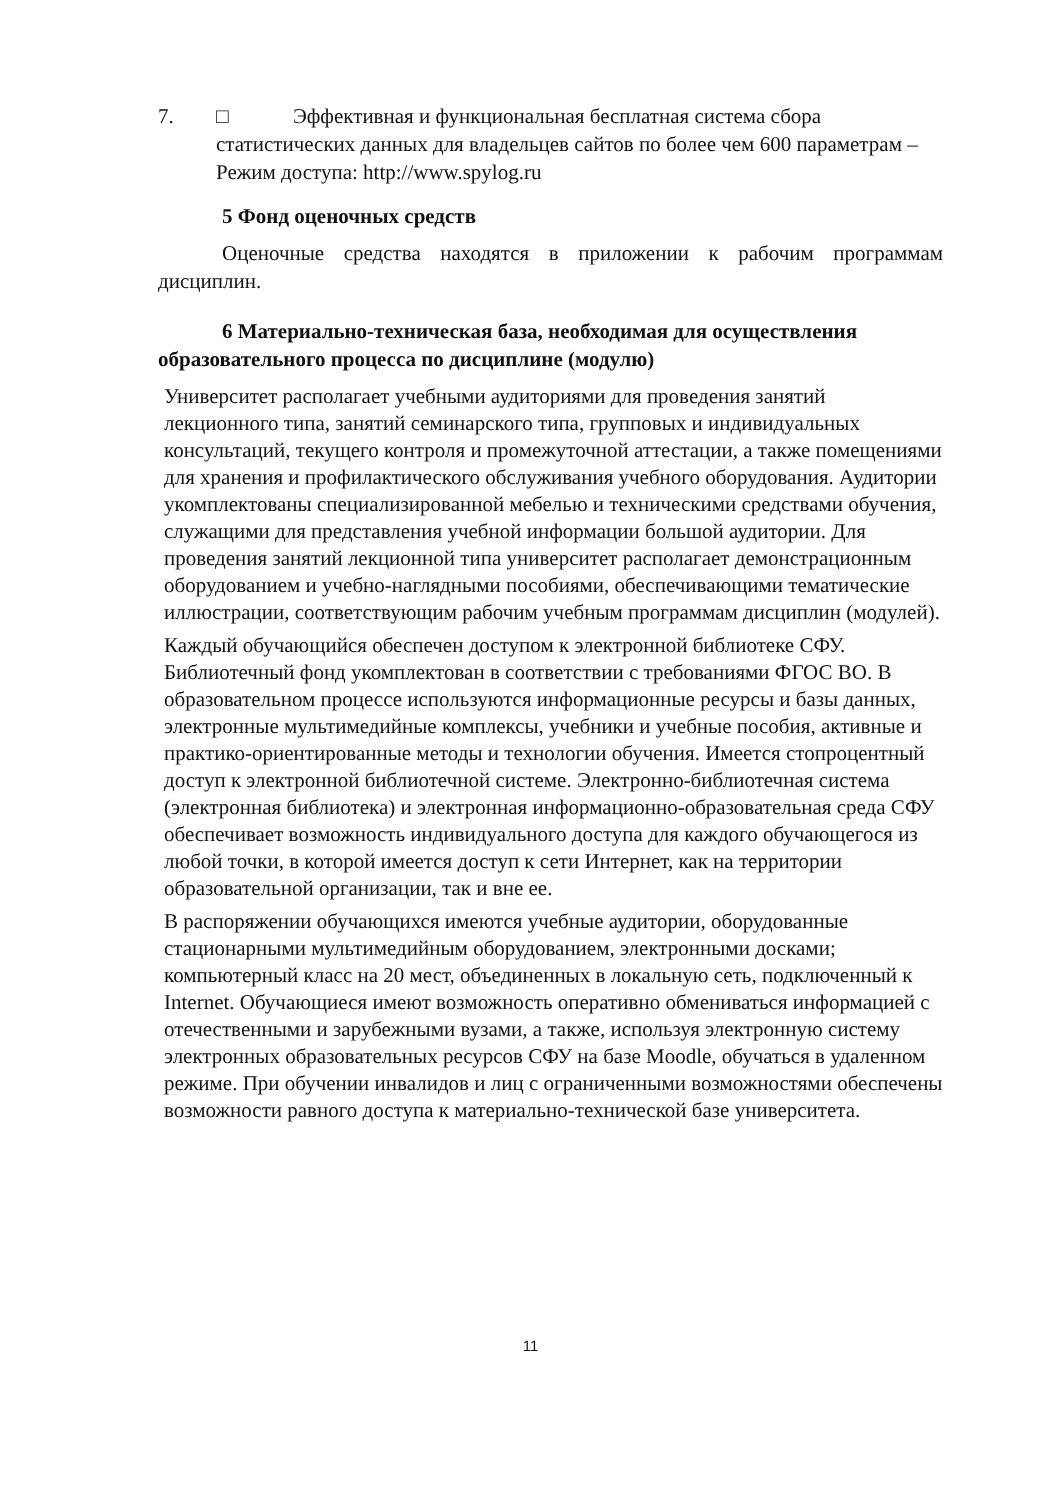7. □ Эффективная и функциональная бесплатная система сбора
статистических данных для владельцев сайтов по более чем 600 параметрам – Режим доступа: http://www.spylog.ru
5 Фонд оценочных средств
Оценочные средства находятся в приложении к рабочим программам дисциплин.
6 Материально-техническая база, необходимая для осуществления образовательного процесса по дисциплине (модулю)
Университет располагает учебными аудиториями для проведения занятий лекционного типа, занятий семинарского типа, групповых и индивидуальных консультаций, текущего контроля и промежуточной аттестации, а также помещениями для хранения и профилактического обслуживания учебного оборудования. Аудитории укомплектованы специализированной мебелью и техническими средствами обучения, служащими для представления учебной информации большой аудитории. Для проведения занятий лекционной типа университет располагает демонстрационным оборудованием и учебно-наглядными пособиями, обеспечивающими тематические иллюстрации, соответствующим рабочим учебным программам дисциплин (модулей).
Каждый обучающийся обеспечен доступом к электронной библиотеке СФУ. Библиотечный фонд укомплектован в соответствии с требованиями ФГОС ВО. В образовательном процессе используются информационные ресурсы и базы данных, электронные мультимедийные комплексы, учебники и учебные пособия, активные и практико-ориентированные методы и технологии обучения. Имеется стопроцентный доступ к электронной библиотечной системе. Электронно-библиотечная система (электронная библиотека) и электронная информационно-образовательная среда СФУ обеспечивает возможность индивидуального доступа для каждого обучающегося из любой точки, в которой имеется доступ к сети Интернет, как на территории образовательной организации, так и вне ее.
В распоряжении обучающихся имеются учебные аудитории, оборудованные стационарными мультимедийным оборудованием, электронными досками; компьютерный класс на 20 мест, объединенных в локальную сеть, подключенный к Internet. Обучающиеся имеют возможность оперативно обмениваться информацией с отечественными и зарубежными вузами, а также, используя электронную систему электронных образовательных ресурсов СФУ на базе Moodle, обучаться в удаленном режиме. При обучении инвалидов и лиц с ограниченными возможностями обеспечены возможности равного доступа к материально-технической базе университета.
11